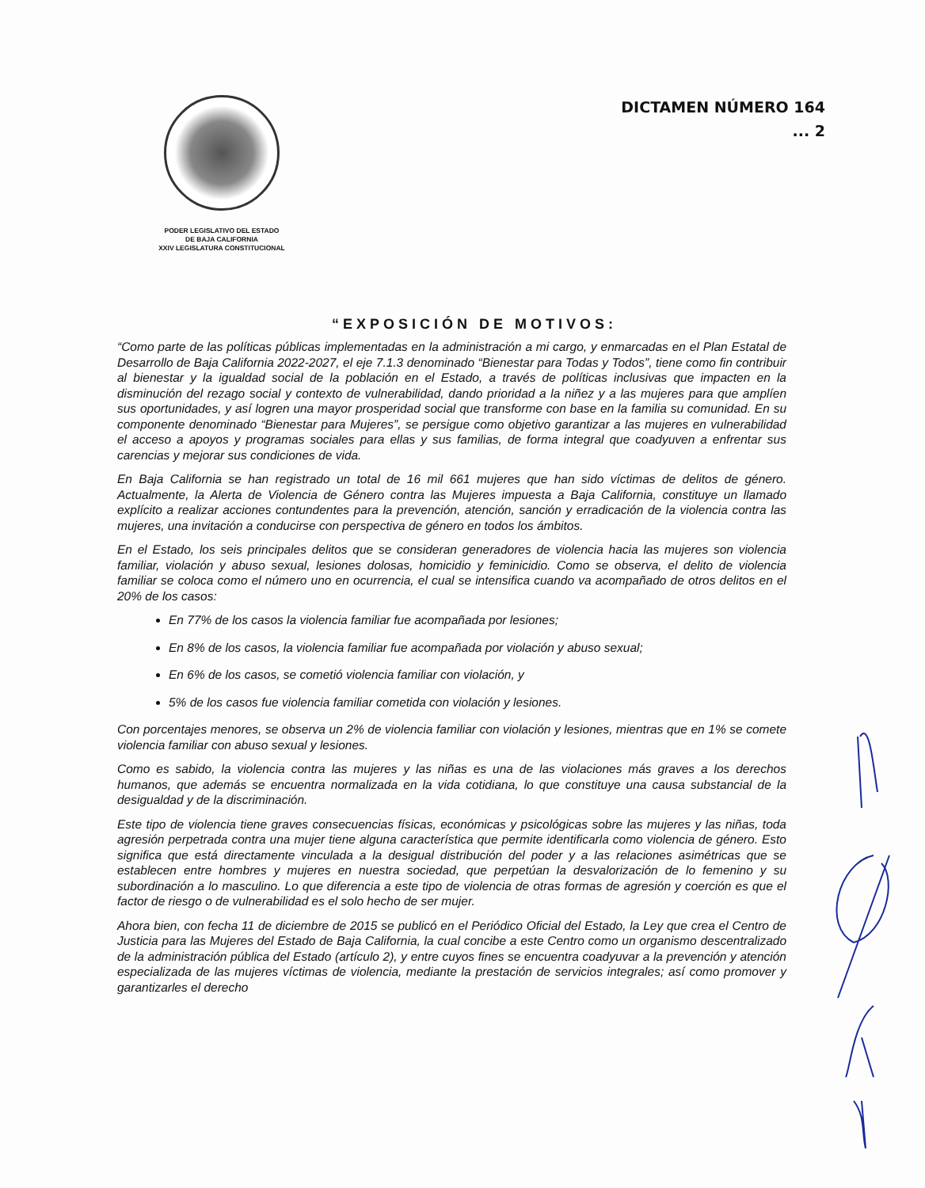PODER LEGISLATIVO DEL ESTADO
DE BAJA CALIFORNIA
XXIV LEGISLATURA CONSTITUCIONAL
DICTAMEN NÚMERO 164
... 2
“EXPOSICIÓN DE MOTIVOS:
“Como parte de las políticas públicas implementadas en la administración a mi cargo, y enmarcadas en el Plan Estatal de Desarrollo de Baja California 2022-2027, el eje 7.1.3 denominado “Bienestar para Todas y Todos”, tiene como fin contribuir al bienestar y la igualdad social de la población en el Estado, a través de políticas inclusivas que impacten en la disminución del rezago social y contexto de vulnerabilidad, dando prioridad a la niñez y a las mujeres para que amplíen sus oportunidades, y así logren una mayor prosperidad social que transforme con base en la familia su comunidad. En su componente denominado “Bienestar para Mujeres”, se persigue como objetivo garantizar a las mujeres en vulnerabilidad el acceso a apoyos y programas sociales para ellas y sus familias, de forma integral que coadyuven a enfrentar sus carencias y mejorar sus condiciones de vida.
En Baja California se han registrado un total de 16 mil 661 mujeres que han sido víctimas de delitos de género. Actualmente, la Alerta de Violencia de Género contra las Mujeres impuesta a Baja California, constituye un llamado explícito a realizar acciones contundentes para la prevención, atención, sanción y erradicación de la violencia contra las mujeres, una invitación a conducirse con perspectiva de género en todos los ámbitos.
En el Estado, los seis principales delitos que se consideran generadores de violencia hacia las mujeres son violencia familiar, violación y abuso sexual, lesiones dolosas, homicidio y feminicidio. Como se observa, el delito de violencia familiar se coloca como el número uno en ocurrencia, el cual se intensifica cuando va acompañado de otros delitos en el 20% de los casos:
En 77% de los casos la violencia familiar fue acompañada por lesiones;
En 8% de los casos, la violencia familiar fue acompañada por violación y abuso sexual;
En 6% de los casos, se cometió violencia familiar con violación, y
5% de los casos fue violencia familiar cometida con violación y lesiones.
Con porcentajes menores, se observa un 2% de violencia familiar con violación y lesiones, mientras que en 1% se comete violencia familiar con abuso sexual y lesiones.
Como es sabido, la violencia contra las mujeres y las niñas es una de las violaciones más graves a los derechos humanos, que además se encuentra normalizada en la vida cotidiana, lo que constituye una causa substancial de la desigualdad y de la discriminación.
Este tipo de violencia tiene graves consecuencias físicas, económicas y psicológicas sobre las mujeres y las niñas, toda agresión perpetrada contra una mujer tiene alguna característica que permite identificarla como violencia de género. Esto significa que está directamente vinculada a la desigual distribución del poder y a las relaciones asimétricas que se establecen entre hombres y mujeres en nuestra sociedad, que perpetúan la desvalorización de lo femenino y su subordinación a lo masculino. Lo que diferencia a este tipo de violencia de otras formas de agresión y coerción es que el factor de riesgo o de vulnerabilidad es el solo hecho de ser mujer.
Ahora bien, con fecha 11 de diciembre de 2015 se publicó en el Periódico Oficial del Estado, la Ley que crea el Centro de Justicia para las Mujeres del Estado de Baja California, la cual concibe a este Centro como un organismo descentralizado de la administración pública del Estado (artículo 2), y entre cuyos fines se encuentra coadyuvar a la prevención y atención especializada de las mujeres víctimas de violencia, mediante la prestación de servicios integrales; así como promover y garantizarles el derecho